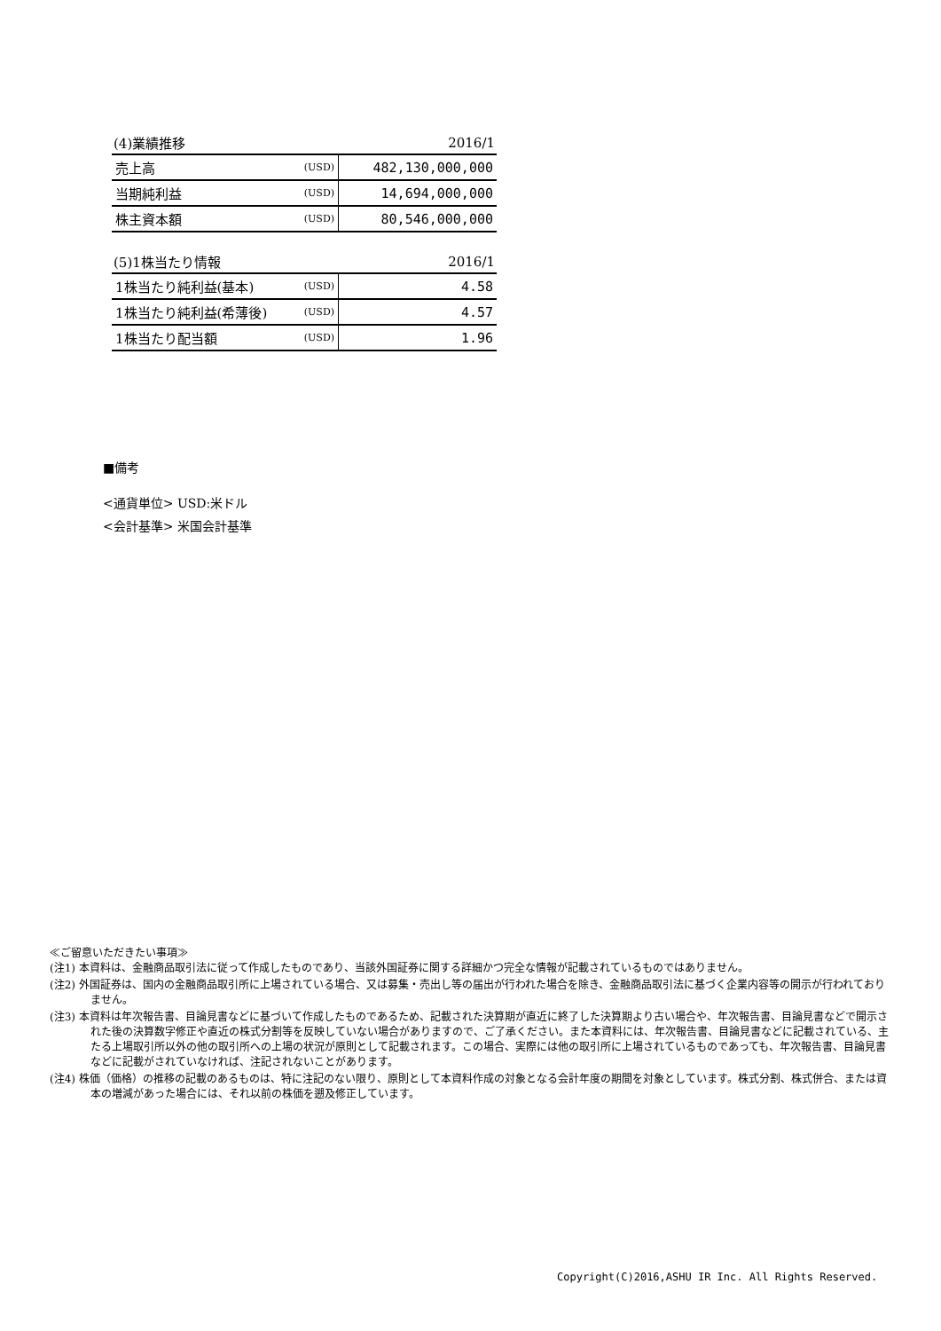| (4)業績推移 | | 2016/1 |
| --- | --- | --- |
| 売上高 | (USD) | 482,130,000,000 |
| 当期純利益 | (USD) | 14,694,000,000 |
| 株主資本額 | (USD) | 80,546,000,000 |
| (5)1株当たり情報 | | 2016/1 |
| --- | --- | --- |
| 1株当たり純利益(基本) | (USD) | 4.58 |
| 1株当たり純利益(希薄後) | (USD) | 4.57 |
| 1株当たり配当額 | (USD) | 1.96 |
■備考
<通貨単位> USD:米ドル
<会計基準> 米国会計基準
≪ご留意いただきたい事項≫
(注1) 本資料は、金融商品取引法に従って作成したものであり、当該外国証券に関する詳細かつ完全な情報が記載されているものではありません。
(注2) 外国証券は、国内の金融商品取引所に上場されている場合、又は募集・売出し等の届出が行われた場合を除き、金融商品取引法に基づく企業内容等の開示が行われておりません。
(注3) 本資料は年次報告書、目論見書などに基づいて作成したものであるため、記載された決算期が直近に終了した決算期より古い場合や、年次報告書、目論見書などで開示された後の決算数字修正や直近の株式分割等を反映していない場合がありますので、ご了承ください。また本資料には、年次報告書、目論見書などに記載されている、主たる上場取引所以外の他の取引所への上場の状況が原則として記載されます。この場合、実際には他の取引所に上場されているものであっても、年次報告書、目論見書などに記載がされていなければ、注記されないことがあります。
(注4) 株価（価格）の推移の記載のあるものは、特に注記のない限り、原則として本資料作成の対象となる会計年度の期間を対象としています。株式分割、株式併合、または資本の増減があった場合には、それ以前の株価を遡及修正しています。
Copyright(C)2016,ASHU IR Inc. All Rights Reserved.